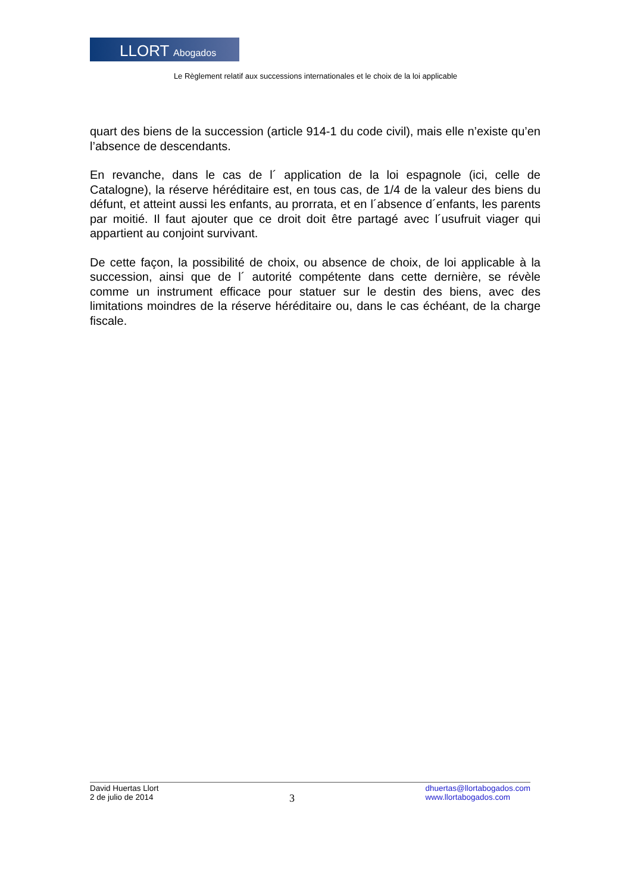LLORT Abogados
Le Règlement relatif aux successions internationales et le choix de la loi applicable
quart des biens de la succession (article 914-1 du code civil), mais elle n’existe qu’en l’absence de descendants.
En revanche, dans le cas de l´ application de la loi espagnole (ici, celle de Catalogne), la réserve héréditaire est, en tous cas, de 1/4 de la valeur des biens du défunt, et atteint aussi les enfants, au prorrata, et en l´absence d´enfants, les parents par moitié. Il faut ajouter que ce droit doit être partagé avec l´usufruit viager qui appartient au conjoint survivant.
De cette façon, la possibilité de choix, ou absence de choix, de loi applicable à la succession, ainsi que de l´ autorité compétente dans cette dernière, se révèle comme un instrument efficace pour statuer sur le destin des biens, avec des limitations moindres de la réserve héréditaire ou, dans le cas échéant, de la charge fiscale.
David Huertas Llort
2 de julio de 2014
3
dhuertas@llortabogados.com
www.llortabogados.com